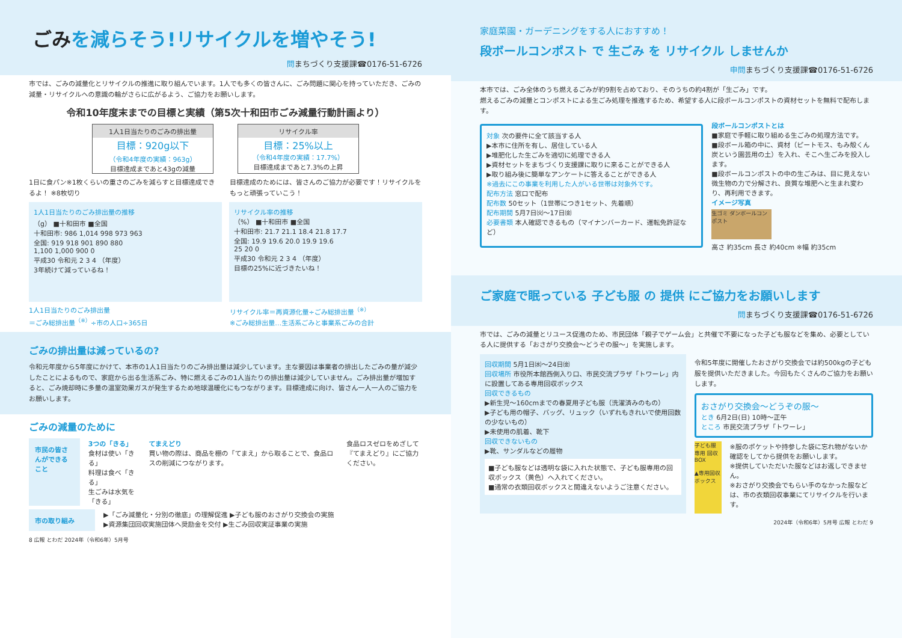ごみを減らそう!リサイクルを増やそう!
問まちづくり支援課☎0176-51-6726
市では、ごみの減量化とリサイクルの推進に取り組んでいます。1人でも多くの皆さんに、ごみ問題に関心を持っていただき、ごみの減量・リサイクルへの意識の輪がさらに広がるよう、ご協力をお願いします。
令和10年度末までの目標と実績（第5次十和田市ごみ減量行動計画より）
1人1日当たりのごみの排出量
目標：920g以下
（令和4年度の実績：963g）
目標達成まであと43gの減量
リサイクル率
目標：25%以上
（令和4年度の実績：17.7%）
目標達成まであと7.3%の上昇
1日に食パン※1枚くらいの重さのごみを減らすと目標達成できるよ！ ※8枚切り
目標達成のためには、皆さんのご協力が必要です！リサイクルをもっと頑張っていこう！
1人1日当たりのごみ排出量の推移
（g） ■十和田市 ■全国
十和田市: 986 1,014 998 973 963
全国: 919 918 901 890 880
1,100 1,000 900 0
平成30 令和元 2 3 4 （年度）
3年続けて減っているね！
リサイクル率の推移
（%） ■十和田市 ■全国
十和田市: 21.7 21.1 18.4 21.8 17.7
全国: 19.9 19.6 20.0 19.9 19.6
25 20 0
平成30 令和元 2 3 4 （年度）
目標の25%に近づきたいね！
1人1日当たりのごみ排出量
＝ごみ総排出量<sup>（※）</sup>÷市の人口÷365日
リサイクル率＝再資源化量÷ごみ総排出量<sup>（※）</sup>
※ごみ総排出量…生活系ごみと事業系ごみの合計
ごみの排出量は減っているの?
令和元年度から5年度にかけて、本市の1人1日当たりのごみ排出量は減少しています。主な要因は事業者の排出したごみの量が減少したことによるもので、家庭から出る生活系ごみ、特に燃えるごみの1人当たりの排出量は減少していません。ごみ排出量が増加すると、ごみ焼却時に多量の温室効果ガスが発生するため地球温暖化にもつながります。目標達成に向け、皆さん一人一人のご協力をお願いします。
ごみの減量のために
市民の皆さんができること
3つの「きる」
食材は使い「きる」
料理は食べ「きる」
生ごみは水気を「きる」
てまえどり
買い物の際は、商品を棚の「てまえ」から取ることで、食品ロスの削減につながります。
食品ロスゼロをめざして
『てまえどり』にご協力ください。
市の取り組み
▶「ごみ減量化・分別の徹底」の理解促進 ▶子ども服のおさがり交換会の実施
▶資源集団回収実施団体へ奨励金を交付 ▶生ごみ回収実証事業の実施
8 広報 とわだ 2024年（令和6年）5月号
家庭菜園・ガーデニングをする人におすすめ！
段ボールコンポスト で 生ごみ を リサイクル しませんか
申問まちづくり支援課☎0176-51-6726
本市では、ごみ全体のうち燃えるごみが約9割を占めており、そのうちの約4割が「生ごみ」です。
燃えるごみの減量とコンポストによる生ごみ処理を推進するため、希望する人に段ボールコンポストの資材セットを無料で配布します。
対象 次の要件に全て該当する人
▶本市に住所を有し、居住している人
▶堆肥化した生ごみを適切に処理できる人
▶資材セットをまちづくり支援課に取りに来ることができる人
▶取り組み後に簡単なアンケートに答えることができる人
※過去にこの事業を利用した人がいる世帯は対象外です。
配布方法 窓口で配布
配布数 50セット（1世帯につき1セット、先着順）
配布期間 5月7日㈫～17日㈮
必要書類 本人確認できるもの（マイナンバーカード、運転免許証など）
段ボールコンポストとは
■家庭で手軽に取り組める生ごみの処理方法です。
■段ボール箱の中に、資材（ピートモス、もみ殻くん炭という園芸用の土）を入れ、そこへ生ごみを投入します。
■段ボールコンポストの中の生ごみは、目に見えない微生物の力で分解され、良質な堆肥へと生まれ変わり、再利用できます。
イメージ写真
生ゴミ ダンボールコンポスト
高さ 約35cm 長さ 約40cm ※幅 約35cm
ご家庭で眠っている 子ども服 の 提供 にご協力をお願いします
問まちづくり支援課☎0176-51-6726
市では、ごみの減量とリユース促進のため、市民団体「親子でゲーム会」と共催で不要になった子ども服などを集め、必要としている人に提供する「おさがり交換会～どうぞの服～」を実施します。
回収期間 5月1日㈬～24日㈮
回収場所 市役所本館西側入り口、市民交流プラザ「トワーレ」内に設置してある専用回収ボックス
回収できるもの
▶新生児～160cmまでの春夏用子ども服（洗濯済みのもの）
▶子ども用の帽子、バッグ、リュック（いずれもきれいで使用回数の少ないもの）
▶未使用の肌着、靴下
回収できないもの
▶靴、サンダルなどの履物
■子ども服などは透明な袋に入れた状態で、子ども服専用の回収ボックス（黄色）へ入れてください。
■通常の衣類回収ボックスと間違えないようご注意ください。
令和5年度に開催したおさがり交換会では約500kgの子ども服を提供いただきました。今回もたくさんのご協力をお願いします。
おさがり交換会～どうぞの服～
とき 6月2日(日) 10時～正午
ところ 市民交流プラザ「トワーレ」
子ども服専用 回収BOX
▲専用回収ボックス
※服のポケットや持参した袋に忘れ物がないか確認をしてから提供をお願いします。
※提供していただいた服などはお返しできません。
※おさがり交換会でもらい手のなかった服などは、市の衣類回収事業にてリサイクルを行います。
2024年（令和6年）5月号 広報 とわだ 9